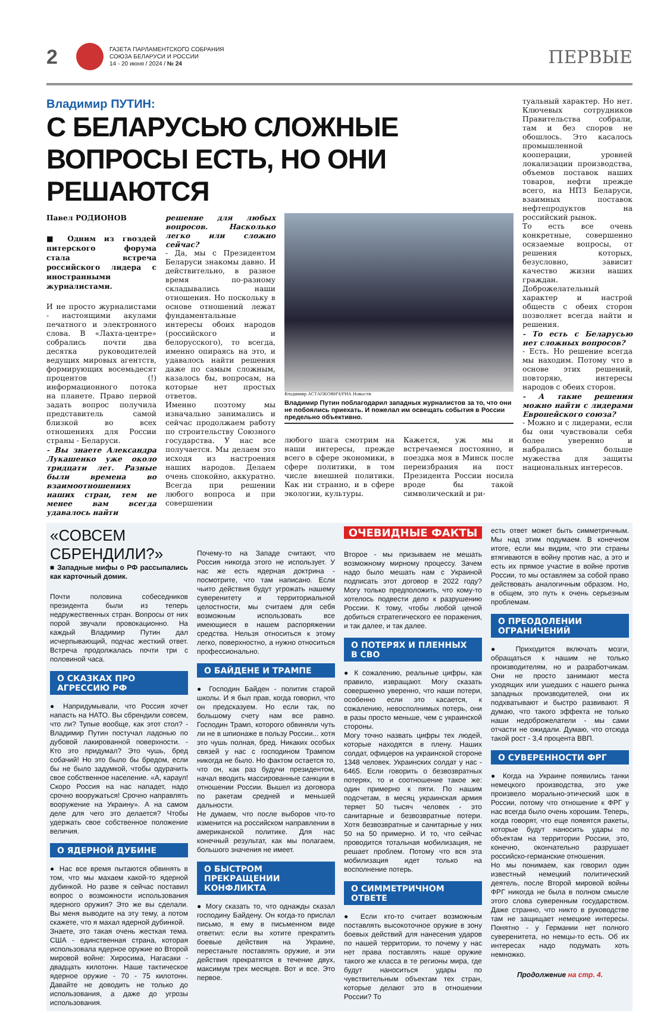2
ГАЗЕТА ПАРЛАМЕНТСКОГО СОБРАНИЯ
СОЮЗА БЕЛАРУСИ И РОССИИ
14 - 20 июня / 2024 / № 24
ПЕРВЫЕ
Владимир ПУТИН:
С БЕЛАРУСЬЮ СЛОЖНЫЕ ВОПРОСЫ ЕСТЬ, НО ОНИ РЕШАЮТСЯ
Павел РОДИОНОВ
■ Одним из гвоздей питерского форума стала встреча российского лидера с иностранными журналистами.
И не просто журналистами - настоящими акулами печатного и электронного слова. В «Лахта-центре» собрались почти два десятка руководителей ведущих мировых агентств, формирующих восемьдесят процентов (!) информационного потока на планете. Право первой задать вопрос получила представитель самой близкой во всех отношениях для России страны - Беларуси.
- Вы знаете Александра Лукашенко уже около тридцати лет. Разные были времена во взаимоотношениях наших стран, тем не менее вам всегда удавалось найти
решение для любых вопросов. Насколько легко или сложно сейчас?
- Да, мы с Президентом Беларуси знакомы давно. И действительно, в разное время по-разному складывались наши отношения. Но поскольку в основе отношений лежат фундаментальные интересы обоих народов (российского и белорусского), то всегда, именно опираясь на это, и удавалось найти решения даже по самым сложным, казалось бы, вопросам, на которые нет простых ответов.
Именно поэтому мы изначально занимались и сейчас продолжаем работу по строительству Союзного государства. У нас все получается. Мы делаем это исходя из настроения наших народов. Делаем очень спокойно, аккуратно. Всегда при решении любого вопроса и при совершении
Владимир АСТАПКОВИЧ/РИА Новости
Владимир Путин поблагодарил западных журналистов за то, что они не побоялись приехать. И пожелал им освещать события в России предельно объективно.
любого шага смотрим на наши интересы, прежде всего в сфере экономики, в сфере политики, в том числе внешней политики. Как ни странно, и в сфере экологии, культуры.
Кажется, уж мы и встречаемся постоянно, и поездка моя в Минск после переизбрания на пост Президента России носила вроде бы такой символический и ри-
туальный характер. Но нет. Ключевых сотрудников Правительства собрали, там и без споров не обошлось. Это касалось промышленной кооперации, уровней локализации производства, объемов поставок наших товаров, нефти прежде всего, на НПЗ Беларуси, взаимных поставок нефтепродуктов на российский рынок.
То есть все очень конкретные, совершенно осязаемые вопросы, от решения которых, безусловно, зависит качество жизни наших граждан. Доброжелательный характер и настрой обществ с обеих сторон позволяет всегда найти и решения.
- То есть с Беларусью нет сложных вопросов?
- Есть. Но решение всегда мы находим. Потому что в основе этих решений, повторяю, интересы народов с обеих сторон.
- А такие решения можно найти с лидерами Европейского союза?
- Можно и с лидерами, если бы они чувствовали себя более уверенно и набрались больше мужества для защиты национальных интересов.
«СОВСЕМ СБРЕНДИЛИ?»
■ Западные мифы о РФ рассыпались как карточный домик.
Почти половина собеседников президента были из теперь недружественных стран. Вопросы от них порой звучали провокационно. На каждый Владимир Путин дал исчерпывающий, подчас жесткий ответ. Встреча продолжалась почти три с половиной часа.
О СКАЗКАХ ПРО АГРЕССИЮ РФ
● Напридумывали, что Россия хочет напасть на НАТО. Вы сбрендили совсем, что ли? Тупые вообще, как этот стол? - Владимир Путин постучал ладонью по дубовой лакированной поверхности. - Кто это придумал? Это чушь, бред собачий! Но это было бы бредом, если бы не было задумкой, чтобы одурачить свое собственное население. «А, караул! Скоро Россия на нас нападет, надо срочно вооружаться! Срочно направлять вооружение на Украину». А на самом деле для чего это делается? Чтобы удержать свое собственное положение величия.
О ЯДЕРНОЙ ДУБИНЕ
● Нас все время пытаются обвинять в том, что мы махаем какой-то ядерной дубинкой. Но разве я сейчас поставил вопрос о возможности использования ядерного оружия? Это же вы сделали. Вы меня выводите на эту тему, а потом скажете, что я махал ядерной дубинкой.
Знаете, это такая очень жесткая тема. США - единственная страна, которая использовала ядерное оружие во Второй мировой войне: Хиросима, Нагасаки - двадцать килотонн. Наше тактическое ядерное оружие - 70 - 75 килотонн. Давайте не доводить не только до использования, а даже до угрозы использования.
Почему-то на Западе считают, что Россия никогда этого не использует. У нас же есть ядерная доктрина - посмотрите, что там написано. Если чьито действия будут угрожать нашему суверенитету и территориальной целостности, мы считаем для себя возможным использовать все имеющиеся в нашем распоряжении средства. Нельзя относиться к этому легко, поверхностно, а нужно относиться профессионально.
О БАЙДЕНЕ И ТРАМПЕ
● Господин Байден - политик старой школы. И я был прав, когда говорил, что он предсказуем. Но если так, по большому счету нам все равно. Господин Трамп, которого обвиняли чуть ли не в шпионаже в пользу России... хотя это чушь полная, бред. Никаких особых связей у нас с господином Трампом никогда не было. Но фактом остается то, что он, как раз будучи президентом, начал вводить массированные санкции в отношении России. Вышел из договора по ракетам средней и меньшей дальности.
Не думаем, что после выборов что-то изменится на российском направлении в американской политике. Для нас конечный результат, как мы полагаем, большого значения не имеет.
О БЫСТРОМ ПРЕКРАЩЕНИИ КОНФЛИКТА
● Могу сказать то, что однажды сказал господину Байдену. Он когда-то прислал письмо, я ему в письменном виде ответил: если вы хотите прекратить боевые действия на Украине, перестаньте поставлять оружие, и эти действия прекратятся в течение двух, максимум трех месяцев. Вот и все. Это первое.
ОЧЕВИДНЫЕ ФАКТЫ
Второе - мы призываем не мешать возможному мирному процессу. Зачем надо было мешать нам с Украиной подписать этот договор в 2022 году? Могу только предположить, что кому-то хотелось подвести дело к разрушению России. К тому, чтобы любой ценой добиться стратегического ее поражения, и так далее, и так далее.
О ПОТЕРЯХ И ПЛЕННЫХ В СВО
● К сожалению, реальные цифры, как правило, извращают. Могу сказать совершенно уверенно, что наши потери, особенно если это касается, к сожалению, невосполнимых потерь, они в разы просто меньше, чем с украинской стороны.
Могу точно назвать цифры тех людей, которые находятся в плену. Наших солдат, офицеров на украинской стороне 1348 человек. Украинских солдат у нас - 6465. Если говорить о безвозвратных потерях, то и соотношение такое же: один примерно к пяти. По нашим подсчетам, в месяц украинская армия теряет 50 тысяч человек - это санитарные и безвозвратные потери. Хотя безвозвратные и санитарные у них 50 на 50 примерно. И то, что сейчас проводится тотальная мобилизация, не решает проблем. Потому что вся эта мобилизация идет только на восполнение потерь.
О СИММЕТРИЧНОМ ОТВЕТЕ
● Если кто-то считает возможным поставлять высокоточное оружие в зону боевых действий для нанесения ударов по нашей территории, то почему у нас нет права поставлять наше оружие такого же класса в те регионы мира, где будут наноситься удары по чувствительным объектам тех стран, которые делают это в отношении России? То
есть ответ может быть симметричным. Мы над этим подумаем. В конечном итоге, если мы видим, что эти страны втягиваются в войну против нас, а это и есть их прямое участие в войне против России, то мы оставляем за собой право действовать аналогичным образом. Но, в общем, это путь к очень серьезным проблемам.
О ПРЕОДОЛЕНИИ ОГРАНИЧЕНИЙ
● Приходится включать мозги, обращаться к нашим не только производителям, но и разработчикам. Они не просто занимают места уходящих или ушедших с нашего рынка западных производителей, они их подхватывают и быстро развивают. Я думаю, что такого эффекта не только наши недоброжелатели - мы сами отчасти не ожидали. Думаю, что отсюда такой рост - 3,4 процента ВВП.
О СУВЕРЕННОСТИ ФРГ
● Когда на Украине появились танки немецкого производства, это уже произвело морально-этический шок в России, потому что отношение к ФРГ у нас всегда было очень хорошим. Теперь, когда говорят, что еще появятся ракеты, которые будут наносить удары по объектам на территории России, это, конечно, окончательно разрушает российско-германские отношения.
Но мы понимаем, как говорил один известный немецкий политический деятель, после Второй мировой войны ФРГ никогда не была в полном смысле этого слова суверенным государством. Даже странно, что никто в руководстве там не защищает немецкие интересы. Понятно - у Германии нет полного суверенитета, но немцы-то есть. Об их интересах надо подумать хоть немножко.
Продолжение на стр. 4.